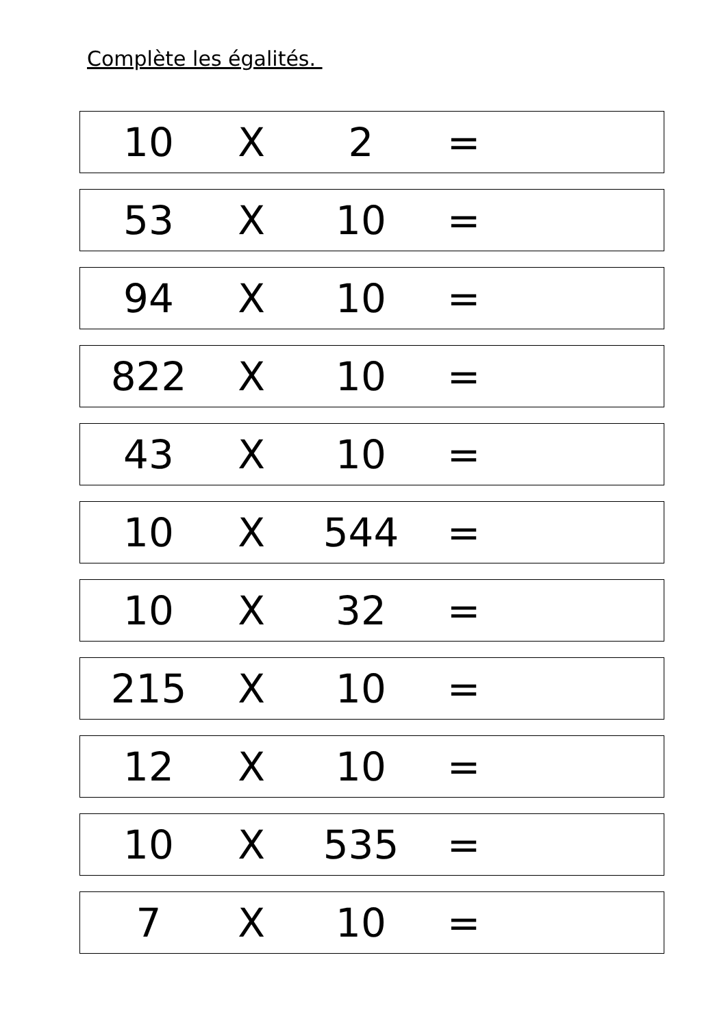Complète les égalités.
| 10 | X | 2 | = | |
| 53 | X | 10 | = | |
| 94 | X | 10 | = | |
| 822 | X | 10 | = | |
| 43 | X | 10 | = | |
| 10 | X | 544 | = | |
| 10 | X | 32 | = | |
| 215 | X | 10 | = | |
| 12 | X | 10 | = | |
| 10 | X | 535 | = | |
| 7 | X | 10 | = | |